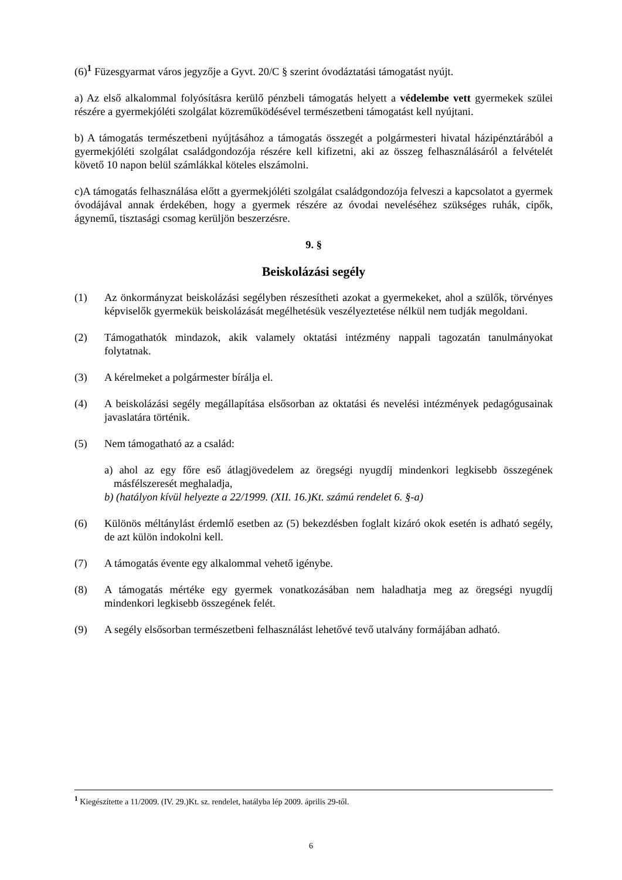(6)<sup>1</sup> Füzesgyarmat város jegyzője a Gyvt. 20/C § szerint óvodáztatási támogatást nyújt.
a) Az első alkalommal folyósításra kerülő pénzbeli támogatás helyett a védelembe vett gyermekek szülei részére a gyermekjóléti szolgálat közreműködésével természetbeni támogatást kell nyújtani.
b) A támogatás természetbeni nyújtásához a támogatás összegét a polgármesteri hivatal házipénztárából a gyermekjóléti szolgálat családgondozója részére kell kifizetni, aki az összeg felhasználásáról a felvételét követő 10 napon belül számlákkal köteles elszámolni.
c)A támogatás felhasználása előtt a gyermekjóléti szolgálat családgondozója felveszi a kapcsolatot a gyermek óvodájával annak érdekében, hogy a gyermek részére az óvodai neveléséhez szükséges ruhák, cipők, ágynemű, tisztasági csomag kerüljön beszerzésre.
9. §
Beiskolázási segély
(1) Az önkormányzat beiskolázási segélyben részesítheti azokat a gyermekeket, ahol a szülők, törvényes képviselők gyermekük beiskolázását megélhetésük veszélyeztetése nélkül nem tudják megoldani.
(2) Támogathatók mindazok, akik valamely oktatási intézmény nappali tagozatán tanulmányokat folytatnak.
(3) A kérelmeket a polgármester bírálja el.
(4) A beiskolázási segély megállapítása elsősorban az oktatási és nevelési intézmények pedagógusainak javaslatára történik.
(5) Nem támogatható az a család:
a) ahol az egy főre eső átlagjövedelem az öregségi nyugdíj mindenkori legkisebb összegének másfélszeresét meghaladja,
b) (hatályon kívül helyezte a 22/1999. (XII. 16.)Kt. számú rendelet 6. §-a)
(6) Különös méltánylást érdemlő esetben az (5) bekezdésben foglalt kizáró okok esetén is adható segély, de azt külön indokolni kell.
(7) A támogatás évente egy alkalommal vehető igénybe.
(8) A támogatás mértéke egy gyermek vonatkozásában nem haladhatja meg az öregségi nyugdíj mindenkori legkisebb összegének felét.
(9) A segély elsősorban természetbeni felhasználást lehetővé tevő utalvány formájában adható.
<sup>1</sup> Kiegészítette a 11/2009. (IV. 29.)Kt. sz. rendelet, hatályba lép 2009. április 29-től.
6